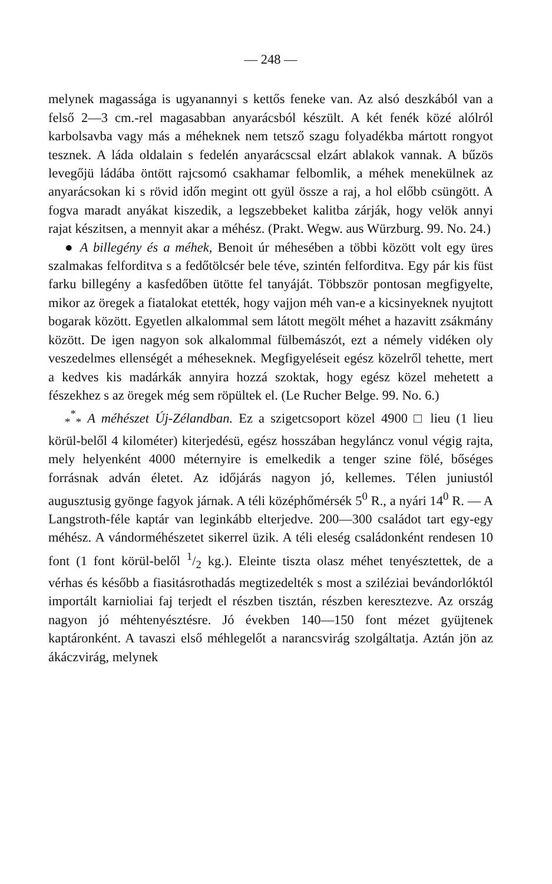— 248 —
melynek magassága is ugyanannyi s kettős feneke van. Az alsó deszkából van a felső 2—3 cm.-rel magasabban anyarácsból készült. A két fenék közé alólról karbolsavba vagy más a méheknek nem tetsző szagu folyadékba mártott rongyot tesznek. A láda oldalain s fedelén anyarácscsal elzárt ablakok vannak. A bűzös levegőjü ládába öntött rajcsomó csakhamar felbomlik, a méhek menekülnek az anyarácsokan ki s rövid időn megint ott gyül össze a raj, a hol előbb csüngött. A fogva maradt anyákat kiszedik, a legszebbeket kalitba zárják, hogy velök annyi rajat készitsen, a mennyit akar a méhész. (Prakt. Wegw. aus Würzburg. 99. No. 24.)
● A billegény és a méhek, Benoit úr méhesében a többi között volt egy üres szalmakas felforditva s a fedőtölcsér bele téve, szintén felforditva. Egy pár kis füst farku billegény a kasfedőben ütötte fel tanyáját. Többször pontosan megfigyelte, mikor az öregek a fiatalokat etették, hogy vajjon méh van-e a kicsinyeknek nyujtott bogarak között. Egyetlen alkalommal sem látott megölt méhet a hazavitt zsákmány között. De igen nagyon sok alkalommal fülbemászót, ezt a némely vidéken oly veszedelmes ellenségét a méheseknek. Megfigyeléseit egész közelről tehette, mert a kedves kis madárkák annyira hozzá szoktak, hogy egész közel mehetett a fészekhez s az öregek még sem röpültek el. (Le Rucher Belge. 99. No. 6.)
<sub>*</sub><sup>*</sup><sub>*</sub> A méhészet Új-Zélandban. Ez a szigetcsoport közel 4900 □ lieu (1 lieu körül-belől 4 kilométer) kiterjedésü, egész hosszában hegyláncz vonul végig rajta, mely helyenként 4000 méternyire is emelkedik a tenger szine fölé, bőséges forrásnak adván életet. Az időjárás nagyon jó, kellemes. Télen juniustól augusztusig gyönge fagyok járnak. A téli középhőmérsék 5<sup>0</sup> R., a nyári 14<sup>0</sup> R. — A Langstroth-féle kaptár van leginkább elterjedve. 200—300 családot tart egy-egy méhész. A vándorméhészetet sikerrel üzik. A téli eleség családonként rendesen 10 font (1 font körül-belől 1/2 kg.). Eleinte tiszta olasz méhet tenyésztettek, de a vérhas és később a fiasitásrothadás megtizedelték s most a sziléziai bevándorlóktól importált karnioliai faj terjedt el részben tisztán, részben keresztezve. Az ország nagyon jó méhtenyésztésre. Jó években 140—150 font mézet gyüjtenek kaptáronként. A tavaszi első méhlegelőt a narancsvirág szolgáltatja. Aztán jön az ákáczvirág, melynek